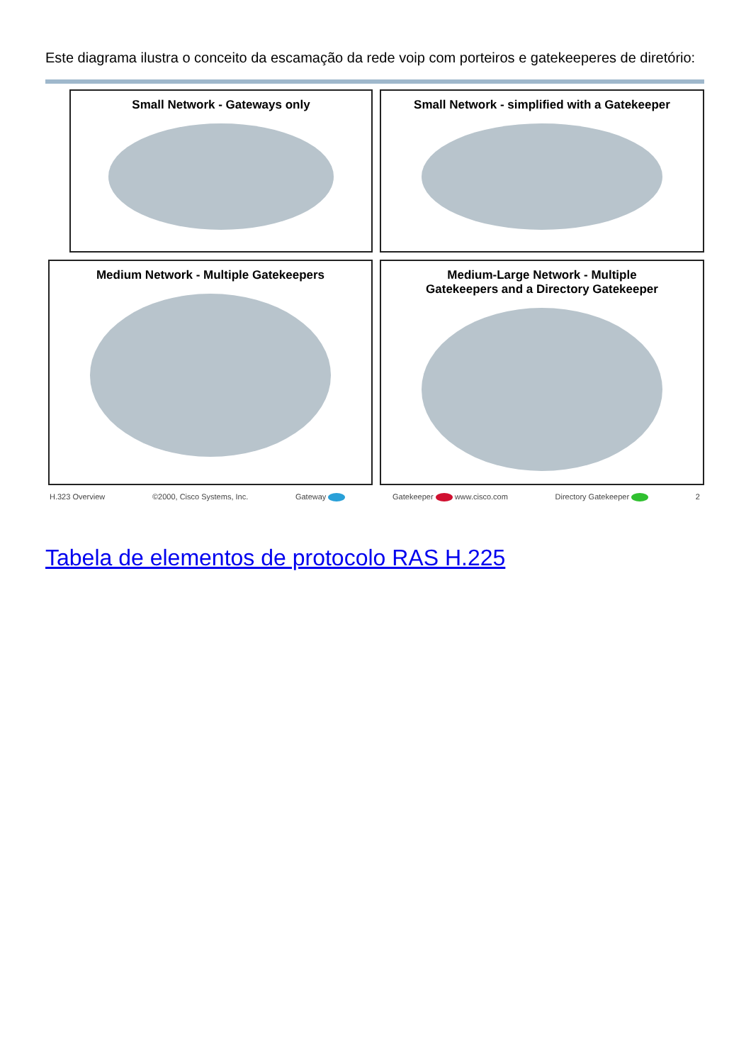Este diagrama ilustra o conceito da escamação da rede voip com porteiros e gatekeeperes de diretório:
Small Network - Gateways only
Small Network - simplified with a Gatekeeper
Medium Network - Multiple Gatekeepers
Medium-Large Network - Multiple
Gatekeepers and a Directory Gatekeeper
H.323 Overview ©2000, Cisco Systems, Inc. Gateway Gatekeeper www.cisco.com Directory Gatekeeper 2
Tabela de elementos de protocolo RAS H.225